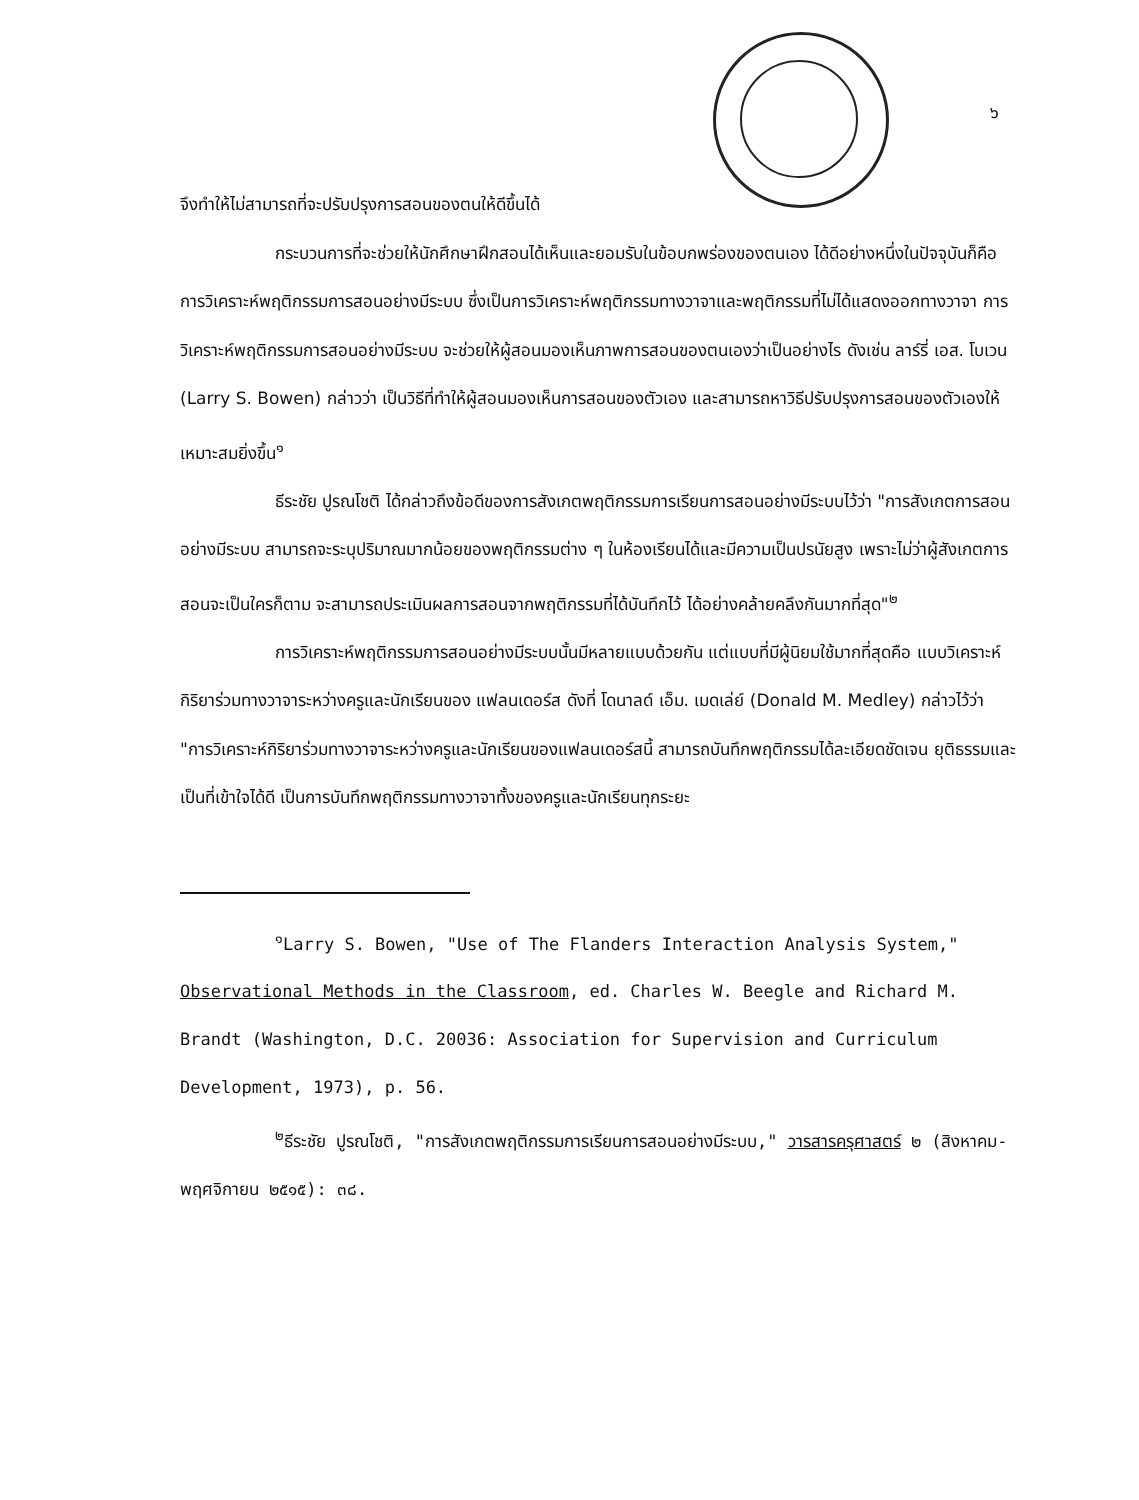๖
จึงทำให้ไม่สามารถที่จะปรับปรุงการสอนของตนให้ดีขึ้นได้
กระบวนการที่จะช่วยให้นักศึกษาฝึกสอนได้เห็นและยอมรับในข้อบกพร่องของตนเอง ได้ดีอย่างหนึ่งในปัจจุบันก็คือ การวิเคราะห์พฤติกรรมการสอนอย่างมีระบบ ซึ่งเป็นการวิเคราะห์พฤติกรรมทางวาจาและพฤติกรรมที่ไม่ได้แสดงออกทางวาจา การวิเคราะห์พฤติกรรมการสอนอย่างมีระบบ จะช่วยให้ผู้สอนมองเห็นภาพการสอนของตนเองว่าเป็นอย่างไร ดังเช่น ลาร์รี่ เอส. โบเวน (Larry S. Bowen) กล่าวว่า เป็นวิธีที่ทำให้ผู้สอนมองเห็นการสอนของตัวเอง และสามารถหาวิธีปรับปรุงการสอนของตัวเองให้เหมาะสมยิ่งขึ้น<sup>๑</sup>
ธีระชัย ปูรณโชติ ได้กล่าวถึงข้อดีของการสังเกตพฤติกรรมการเรียนการสอนอย่างมีระบบไว้ว่า "การสังเกตการสอนอย่างมีระบบ สามารถจะระบุปริมาณมากน้อยของพฤติกรรมต่าง ๆ ในห้องเรียนได้และมีความเป็นปรนัยสูง เพราะไม่ว่าผู้สังเกตการสอนจะเป็นใครก็ตาม จะสามารถประเมินผลการสอนจากพฤติกรรมที่ได้บันทึกไว้ ได้อย่างคล้ายคลึงกันมากที่สุด"<sup>๒</sup>
การวิเคราะห์พฤติกรรมการสอนอย่างมีระบบนั้นมีหลายแบบด้วยกัน แต่แบบที่มีผู้นิยมใช้มากที่สุดคือ แบบวิเคราะห์กิริยาร่วมทางวาจาระหว่างครูและนักเรียนของ แฟลนเดอร์ส ดังที่ โดนาลด์ เอ็ม. เมดเล่ย์ (Donald M. Medley) กล่าวไว้ว่า "การวิเคราะห์กิริยาร่วมทางวาจาระหว่างครูและนักเรียนของแฟลนเดอร์สนี้ สามารถบันทึกพฤติกรรมได้ละเอียดชัดเจน ยุติธรรมและเป็นที่เข้าใจได้ดี เป็นการบันทึกพฤติกรรมทางวาจาทั้งของครูและนักเรียนทุกระยะ
<sup>๑</sup> Larry S. Bowen, "Use of The Flanders Interaction Analysis System," Observational Methods in the Classroom, ed. Charles W. Beegle and Richard M. Brandt (Washington, D.C. 20036: Association for Supervision and Curriculum Development, 1973), p. 56.
<sup>๒</sup> ธีระชัย ปูรณโชติ, "การสังเกตพฤติกรรมการเรียนการสอนอย่างมีระบบ," วารสารครุศาสตร์ ๒ (สิงหาคม-พฤศจิกายน ๒๕๑๕): ๓๘.